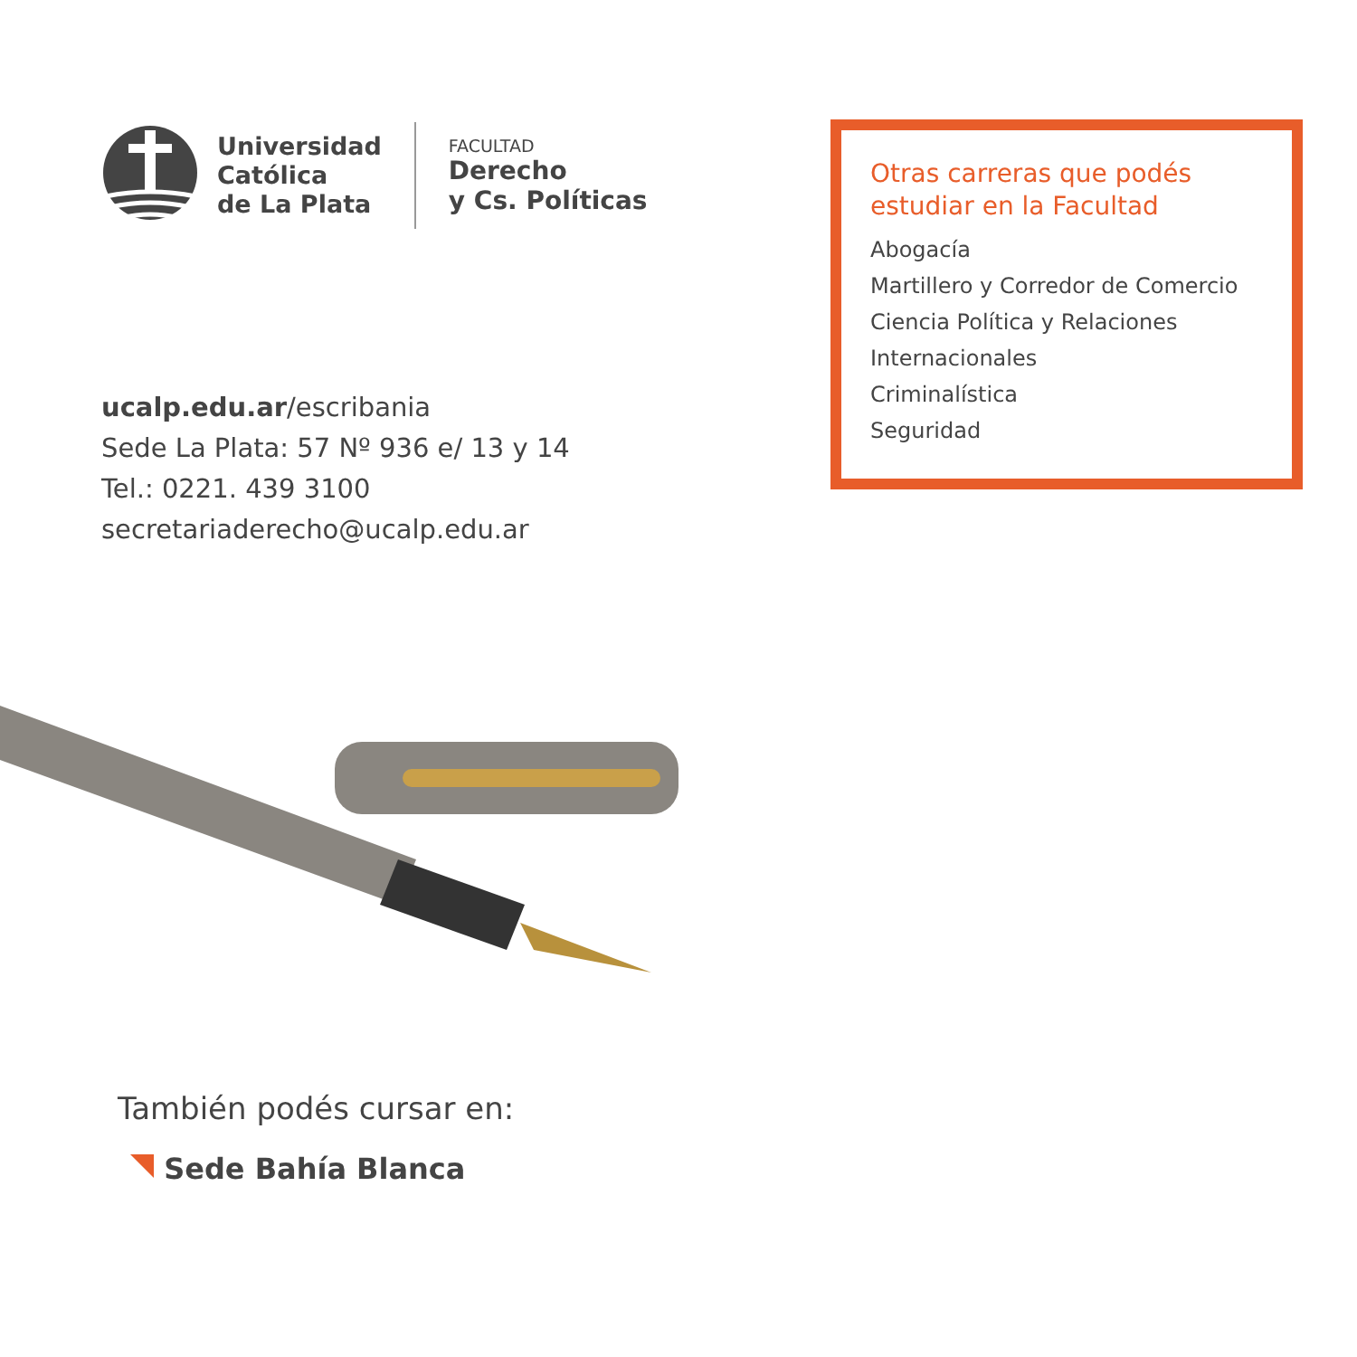Universidad
Católica
de La Plata
FACULTAD
Derecho
y Cs. Políticas
ucalp.edu.ar/escribania
Sede La Plata: 57 Nº 936 e/ 13 y 14
Tel.: 0221. 439 3100
secretariaderecho@ucalp.edu.ar
Otras carreras que podés estudiar en la Facultad
Abogacía
Martillero y Corredor de Comercio
Ciencia Política y Relaciones Internacionales
Criminalística
Seguridad
También podés cursar en:
Sede Bahía Blanca